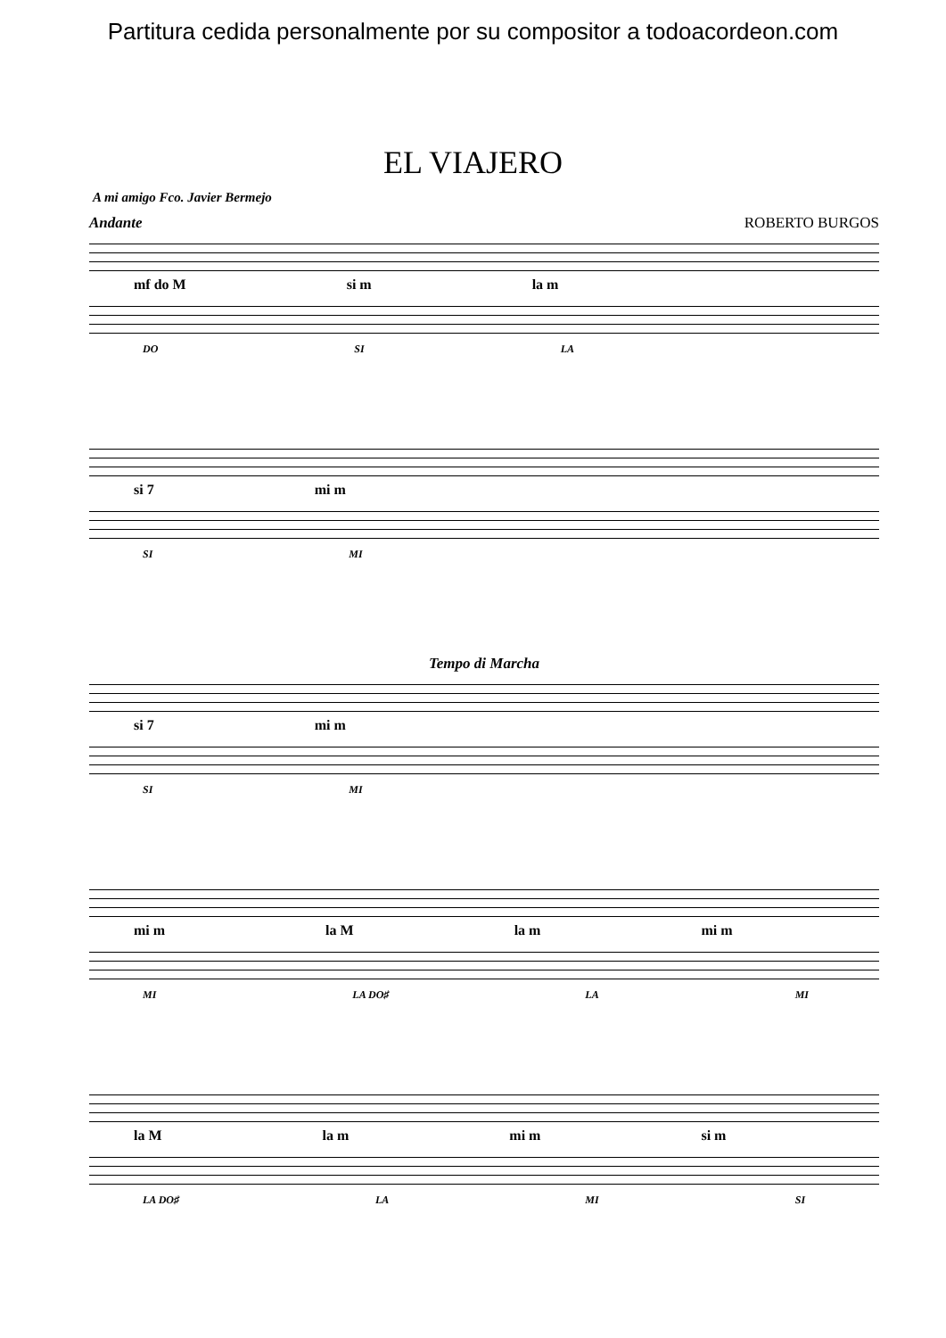Partitura cedida personalmente por su compositor a todoacordeon.com
EL VIAJERO
A mi amigo Fco. Javier Bermejo
Andante ROBERTO BURGOS
mf do M si m la m
DO SI LA
si 7 mi m
SI MI
Tempo di Marcha
si 7 mi m
SI MI
mi m la M la m mi m
MI LA DO♯ LA MI
la M la m mi m si m
LA DO♯ LA MI SI